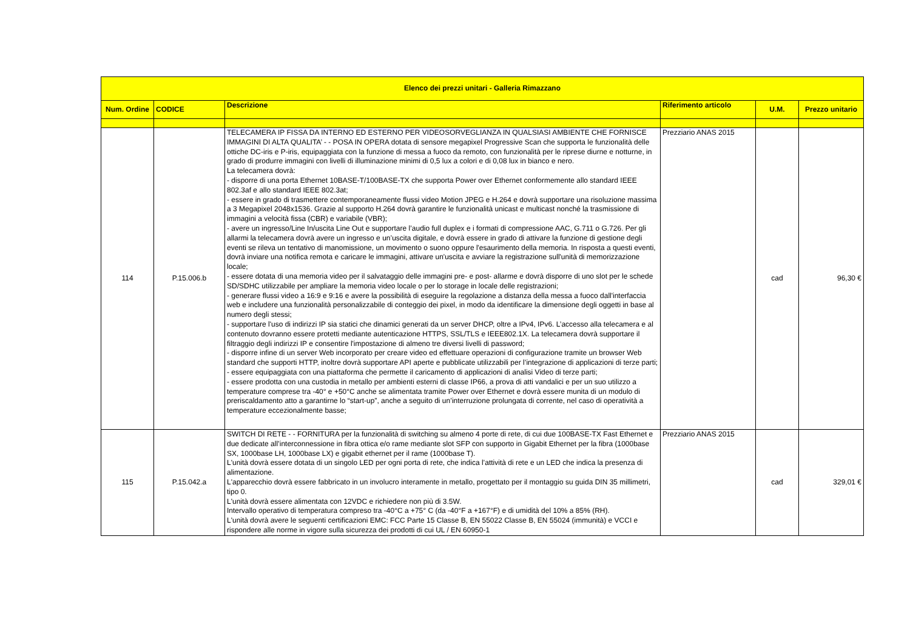| Elenco dei prezzi unitari - Galleria Rimazzano | | | | | |
| --- | --- | --- | --- | --- | --- |
| Num. Ordine | CODICE | Descrizione | Riferimento articolo | U.M. | Prezzo unitario |
| 114 | P.15.006.b | TELECAMERA IP FISSA DA INTERNO ED ESTERNO PER VIDEOSORVEGLIANZA IN QUALSIASI AMBIENTE CHE FORNISCE IMMAGINI DI ALTA QUALITA’ - - POSA IN OPERA dotata di sensore megapixel Progressive Scan che supporta le funzionalità delle ottiche DC-iris e P-iris, equipaggiata con la funzione di messa a fuoco da remoto, con funzionalità per le riprese diurne e notturne, in grado di produrre immagini con livelli di illuminazione minimi di 0,5 lux a colori e di 0,08 lux in bianco e nero. La telecamera dovrà: - disporre di una porta Ethernet 10BASE-T/100BASE-TX che supporta Power over Ethernet conformemente allo standard IEEE 802.3af e allo standard IEEE 802.3at; - essere in grado di trasmettere contemporaneamente flussi video Motion JPEG e H.264 e dovrà supportare una risoluzione massima a 3 Megapixel 2048x1536. Grazie al supporto H.264 dovrà garantire le funzionalità unicast e multicast nonché la trasmissione di immagini a velocità fissa (CBR) e variabile (VBR); - avere un ingresso/Line In/uscita Line Out e supportare l’audio full duplex e i formati di compressione AAC, G.711 o G.726. Per gli allarmi la telecamera dovrà avere un ingresso e un’uscita digitale, e dovrà essere in grado di attivare la funzione di gestione degli eventi se rileva un tentativo di manomissione, un movimento o suono oppure l'esaurimento della memoria. In risposta a questi eventi, dovrà inviare una notifica remota e caricare le immagini, attivare un'uscita e avviare la registrazione sull'unità di memorizzazione locale; - essere dotata di una memoria video per il salvataggio delle immagini pre- e post- allarme e dovrà disporre di uno slot per le schede SD/SDHC utilizzabile per ampliare la memoria video locale o per lo storage in locale delle registrazioni; - generare flussi video a 16:9 e 9:16 e avere la possibilità di eseguire la regolazione a distanza della messa a fuoco dall'interfaccia web e includere una funzionalità personalizzabile di conteggio dei pixel, in modo da identificare la dimensione degli oggetti in base al numero degli stessi; - supportare l'uso di indirizzi IP sia statici che dinamici generati da un server DHCP, oltre a IPv4, IPv6. L’accesso alla telecamera e al contenuto dovranno essere protetti mediante autenticazione HTTPS, SSL/TLS e IEEE802.1X. La telecamera dovrà supportare il filtraggio degli indirizzi IP e consentire l'impostazione di almeno tre diversi livelli di password; - disporre infine di un server Web incorporato per creare video ed effettuare operazioni di configurazione tramite un browser Web standard che supporti HTTP, inoltre dovrà supportare API aperte e pubblicate utilizzabili per l’integrazione di applicazioni di terze parti; - essere equipaggiata con una piattaforma che permette il caricamento di applicazioni di analisi Video di terze parti; - essere prodotta con una custodia in metallo per ambienti esterni di classe IP66, a prova di atti vandalici e per un suo utilizzo a temperature comprese tra -40° e +50°C anche se alimentata tramite Power over Ethernet e dovrà essere munita di un modulo di preriscaldamento atto a garantirne lo “start-up”, anche a seguito di un’interruzione prolungata di corrente, nel caso di operatività a temperature eccezionalmente basse; | Prezziario ANAS 2015 | cad | 96,30 € |
| 115 | P.15.042.a | SWITCH DI RETE - - FORNITURA per la funzionalità di switching su almeno 4 porte di rete, di cui due 100BASE-TX Fast Ethernet e due dedicate all’interconnessione in fibra ottica e/o rame mediante slot SFP con supporto in Gigabit Ethernet per la fibra (1000base SX, 1000base LH, 1000base LX) e gigabit ethernet per il rame (1000base T). L'unità dovrà essere dotata di un singolo LED per ogni porta di rete, che indica l’attività di rete e un LED che indica la presenza di alimentazione. L'apparecchio dovrà essere fabbricato in un involucro interamente in metallo, progettato per il montaggio su guida DIN 35 millimetri, tipo 0. L'unità dovrà essere alimentata con 12VDC e richiedere non più di 3.5W. Intervallo operativo di temperatura compreso tra -40°C a +75° C (da -40°F a +167°F) e di umidità del 10% a 85% (RH). L'unità dovrà avere le seguenti certificazioni EMC: FCC Parte 15 Classe B, EN 55022 Classe B, EN 55024 (immunità) e VCCI e rispondere alle norme in vigore sulla sicurezza dei prodotti di cui UL / EN 60950-1 | Prezziario ANAS 2015 | cad | 329,01 € |